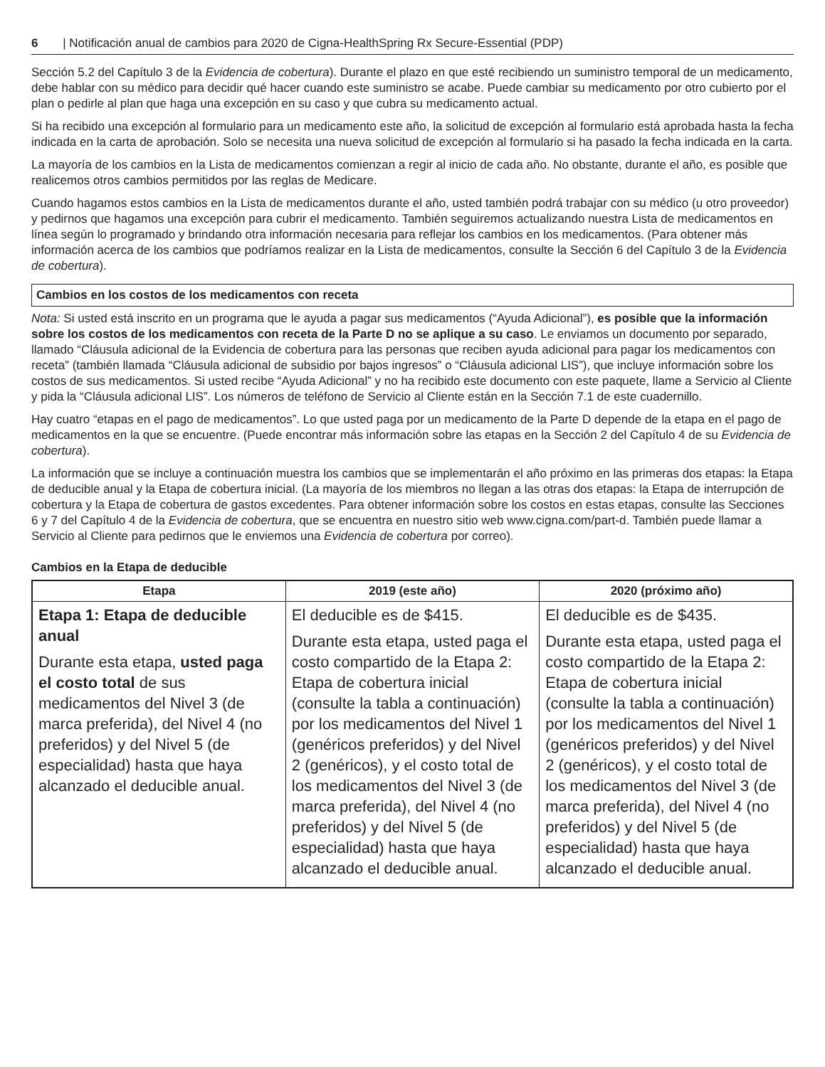6 | Notificación anual de cambios para 2020 de Cigna-HealthSpring Rx Secure-Essential (PDP)
Sección 5.2 del Capítulo 3 de la Evidencia de cobertura). Durante el plazo en que esté recibiendo un suministro temporal de un medicamento, debe hablar con su médico para decidir qué hacer cuando este suministro se acabe. Puede cambiar su medicamento por otro cubierto por el plan o pedirle al plan que haga una excepción en su caso y que cubra su medicamento actual.
Si ha recibido una excepción al formulario para un medicamento este año, la solicitud de excepción al formulario está aprobada hasta la fecha indicada en la carta de aprobación. Solo se necesita una nueva solicitud de excepción al formulario si ha pasado la fecha indicada en la carta.
La mayoría de los cambios en la Lista de medicamentos comienzan a regir al inicio de cada año. No obstante, durante el año, es posible que realicemos otros cambios permitidos por las reglas de Medicare.
Cuando hagamos estos cambios en la Lista de medicamentos durante el año, usted también podrá trabajar con su médico (u otro proveedor) y pedirnos que hagamos una excepción para cubrir el medicamento. También seguiremos actualizando nuestra Lista de medicamentos en línea según lo programado y brindando otra información necesaria para reflejar los cambios en los medicamentos. (Para obtener más información acerca de los cambios que podríamos realizar en la Lista de medicamentos, consulte la Sección 6 del Capítulo 3 de la Evidencia de cobertura).
Cambios en los costos de los medicamentos con receta
Nota: Si usted está inscrito en un programa que le ayuda a pagar sus medicamentos (“Ayuda Adicional”), es posible que la información sobre los costos de los medicamentos con receta de la Parte D no se aplique a su caso. Le enviamos un documento por separado, llamado “Cláusula adicional de la Evidencia de cobertura para las personas que reciben ayuda adicional para pagar los medicamentos con receta” (también llamada “Cláusula adicional de subsidio por bajos ingresos” o “Cláusula adicional LIS”), que incluye información sobre los costos de sus medicamentos. Si usted recibe “Ayuda Adicional” y no ha recibido este documento con este paquete, llame a Servicio al Cliente y pida la “Cláusula adicional LIS”. Los números de teléfono de Servicio al Cliente están en la Sección 7.1 de este cuadernillo.
Hay cuatro “etapas en el pago de medicamentos”. Lo que usted paga por un medicamento de la Parte D depende de la etapa en el pago de medicamentos en la que se encuentre. (Puede encontrar más información sobre las etapas en la Sección 2 del Capítulo 4 de su Evidencia de cobertura).
La información que se incluye a continuación muestra los cambios que se implementarán el año próximo en las primeras dos etapas: la Etapa de deducible anual y la Etapa de cobertura inicial. (La mayoría de los miembros no llegan a las otras dos etapas: la Etapa de interrupción de cobertura y la Etapa de cobertura de gastos excedentes. Para obtener información sobre los costos en estas etapas, consulte las Secciones 6 y 7 del Capítulo 4 de la Evidencia de cobertura, que se encuentra en nuestro sitio web www.cigna.com/part-d. También puede llamar a Servicio al Cliente para pedirnos que le enviemos una Evidencia de cobertura por correo).
Cambios en la Etapa de deducible
| Etapa | 2019 (este año) | 2020 (próximo año) |
| --- | --- | --- |
| Etapa 1: Etapa de deducible anual Durante esta etapa, usted paga el costo total de sus medicamentos del Nivel 3 (de marca preferida), del Nivel 4 (no preferidos) y del Nivel 5 (de especialidad) hasta que haya alcanzado el deducible anual. | El deducible es de $415. Durante esta etapa, usted paga el costo compartido de la Etapa 2: Etapa de cobertura inicial (consulte la tabla a continuación) por los medicamentos del Nivel 1 (genéricos preferidos) y del Nivel 2 (genéricos), y el costo total de los medicamentos del Nivel 3 (de marca preferida), del Nivel 4 (no preferidos) y del Nivel 5 (de especialidad) hasta que haya alcanzado el deducible anual. | El deducible es de $435. Durante esta etapa, usted paga el costo compartido de la Etapa 2: Etapa de cobertura inicial (consulte la tabla a continuación) por los medicamentos del Nivel 1 (genéricos preferidos) y del Nivel 2 (genéricos), y el costo total de los medicamentos del Nivel 3 (de marca preferida), del Nivel 4 (no preferidos) y del Nivel 5 (de especialidad) hasta que haya alcanzado el deducible anual. |